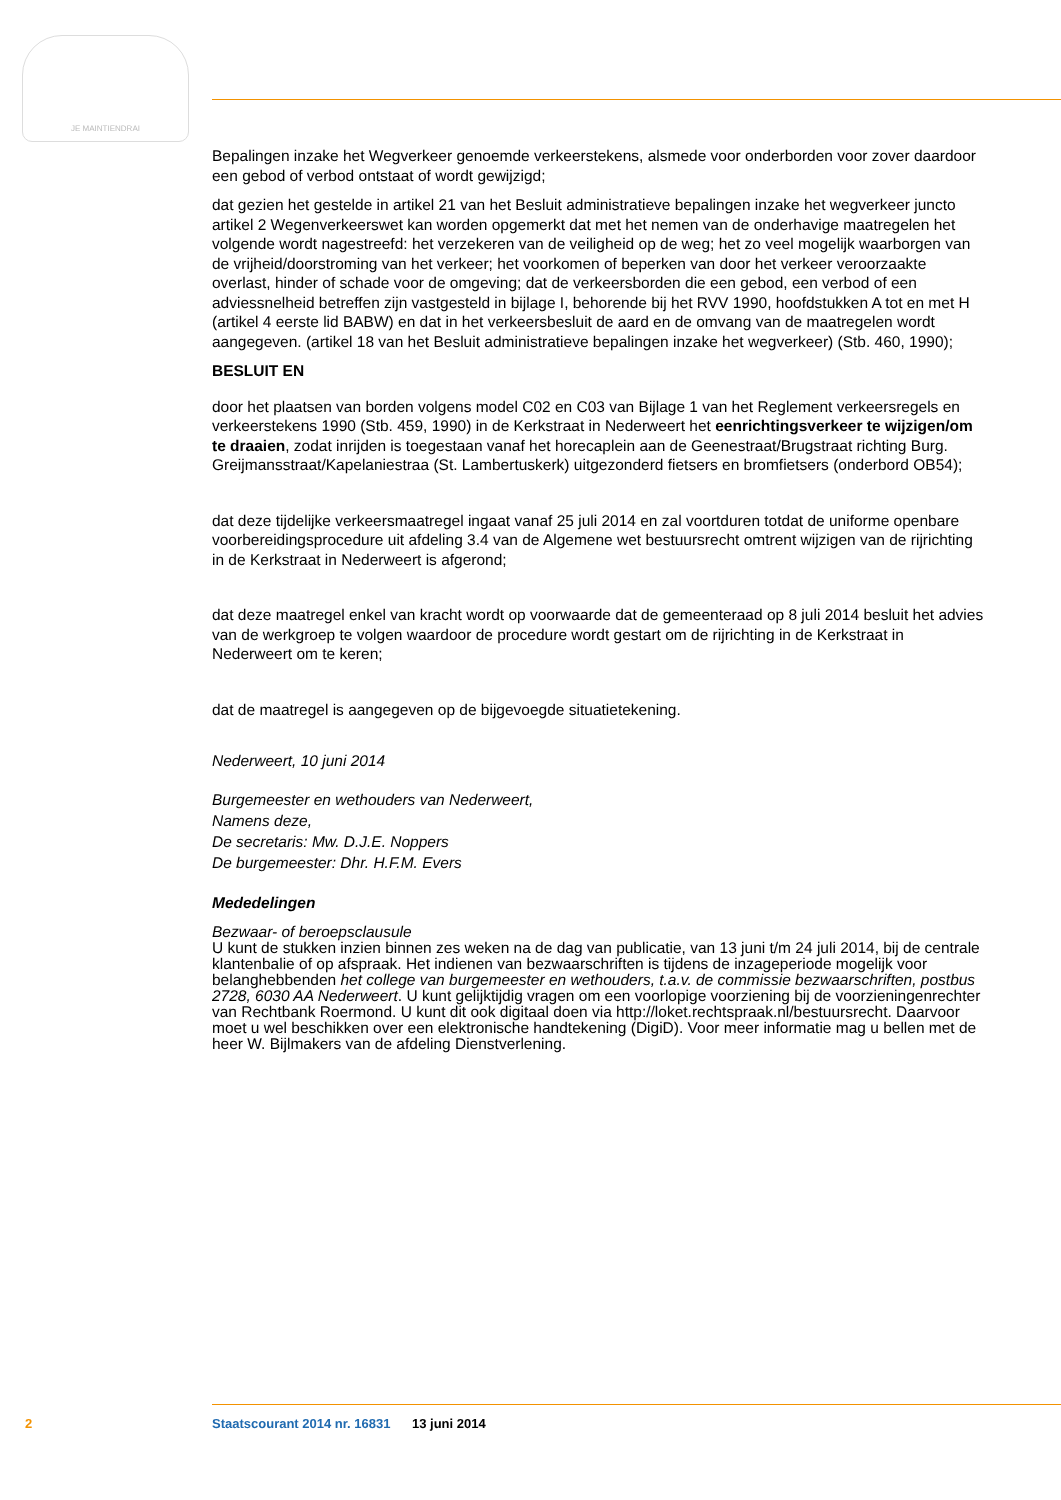JE MAINTIENDRAI
Bepalingen inzake het Wegverkeer genoemde verkeerstekens, alsmede voor onderborden voor zover daardoor een gebod of verbod ontstaat of wordt gewijzigd;
dat gezien het gestelde in artikel 21 van het Besluit administratieve bepalingen inzake het wegverkeer juncto artikel 2 Wegenverkeerswet kan worden opgemerkt dat met het nemen van de onderhavige maatregelen het volgende wordt nagestreefd: het verzekeren van de veiligheid op de weg; het zo veel mogelijk waarborgen van de vrijheid/doorstroming van het verkeer; het voorkomen of beperken van door het verkeer veroorzaakte overlast, hinder of schade voor de omgeving; dat de verkeersborden die een gebod, een verbod of een adviessnelheid betreffen zijn vastgesteld in bijlage I, behorende bij het RVV 1990, hoofdstukken A tot en met H (artikel 4 eerste lid BABW) en dat in het verkeersbesluit de aard en de omvang van de maatregelen wordt aangegeven. (artikel 18 van het Besluit administratieve bepalingen inzake het wegverkeer) (Stb. 460, 1990);
BESLUIT EN
door het plaatsen van borden volgens model C02 en C03 van Bijlage 1 van het Reglement verkeersregels en verkeerstekens 1990 (Stb. 459, 1990) in de Kerkstraat in Nederweert het eenrichtingsverkeer te wijzigen/om te draaien, zodat inrijden is toegestaan vanaf het horecaplein aan de Geenestraat/Brugstraat richting Burg. Greijmansstraat/Kapelaniestraa (St. Lambertuskerk) uitgezonderd fietsers en bromfietsers (onderbord OB54);
dat deze tijdelijke verkeersmaatregel ingaat vanaf 25 juli 2014 en zal voortduren totdat de uniforme openbare voorbereidingsprocedure uit afdeling 3.4 van de Algemene wet bestuursrecht omtrent wijzigen van de rijrichting in de Kerkstraat in Nederweert is afgerond;
dat deze maatregel enkel van kracht wordt op voorwaarde dat de gemeenteraad op 8 juli 2014 besluit het advies van de werkgroep te volgen waardoor de procedure wordt gestart om de rijrichting in de Kerkstraat in Nederweert om te keren;
dat de maatregel is aangegeven op de bijgevoegde situatietekening.
Nederweert, 10 juni 2014
Burgemeester en wethouders van Nederweert,
Namens deze,
De secretaris: Mw. D.J.E. Noppers
De burgemeester: Dhr. H.F.M. Evers
Mededelingen
Bezwaar- of beroepsclausule
U kunt de stukken inzien binnen zes weken na de dag van publicatie, van 13 juni t/m 24 juli 2014, bij de centrale klantenbalie of op afspraak. Het indienen van bezwaarschriften is tijdens de inzageperiode mogelijk voor belanghebbenden het college van burgemeester en wethouders, t.a.v. de commissie bezwaarschriften, postbus 2728, 6030 AA Nederweert. U kunt gelijktijdig vragen om een voorlopige voorziening bij de voorzieningenrechter van Rechtbank Roermond. U kunt dit ook digitaal doen via http://loket.rechtspraak.nl/bestuursrecht. Daarvoor moet u wel beschikken over een elektronische handtekening (DigiD). Voor meer informatie mag u bellen met de heer W. Bijlmakers van de afdeling Dienstverlening.
2 Staatscourant 2014 nr. 16831 13 juni 2014